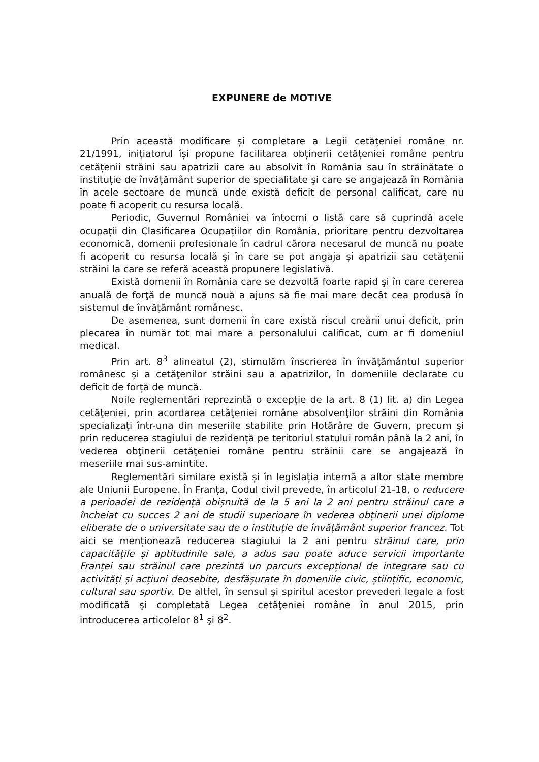EXPUNERE de MOTIVE
Prin această modificare și completare a Legii cetățeniei române nr. 21/1991, inițiatorul își propune facilitarea obținerii cetățeniei române pentru cetățenii străini sau apatrizii care au absolvit în România sau în străinătate o instituție de învățământ superior de specialitate şi care se angajează în România în acele sectoare de muncă unde există deficit de personal calificat, care nu poate fi acoperit cu resursa locală.
Periodic, Guvernul României va întocmi o listă care să cuprindă acele ocupații din Clasificarea Ocupațiilor din România, prioritare pentru dezvoltarea economică, domenii profesionale în cadrul cărora necesarul de muncă nu poate fi acoperit cu resursa locală şi în care se pot angaja și apatrizii sau cetăţenii străini la care se referă această propunere legislativă.
Există domenii în România care se dezvoltă foarte rapid şi în care cererea anuală de forţă de muncă nouă a ajuns să fie mai mare decât cea produsă în sistemul de învăţământ românesc.
De asemenea, sunt domenii în care există riscul creării unui deficit, prin plecarea în număr tot mai mare a personalului calificat, cum ar fi domeniul medical.
Prin art. 8<sup>3</sup> alineatul (2), stimulăm înscrierea în învăţământul superior românesc și a cetăţenilor străini sau a apatrizilor, în domeniile declarate cu deficit de forță de muncă.
Noile reglementări reprezintă o excepție de la art. 8 (1) lit. a) din Legea cetăţeniei, prin acordarea cetăţeniei române absolvenţilor străini din România specializaţi într-una din meseriile stabilite prin Hotărâre de Guvern, precum şi prin reducerea stagiului de rezidență pe teritoriul statului român până la 2 ani, în vederea obţinerii cetăţeniei române pentru străinii care se angajează în meseriile mai sus-amintite.
Reglementări similare există și în legislația internă a altor state membre ale Uniunii Europene. În Franța, Codul civil prevede, în articolul 21-18, o reducere a perioadei de rezidență obișnuită de la 5 ani la 2 ani pentru străinul care a încheiat cu succes 2 ani de studii superioare în vederea obținerii unei diplome eliberate de o universitate sau de o instituție de învățământ superior francez. Tot aici se menționează reducerea stagiului la 2 ani pentru străinul care, prin capacitățile și aptitudinile sale, a adus sau poate aduce servicii importante Franței sau străinul care prezintă un parcurs excepțional de integrare sau cu activități și acțiuni deosebite, desfășurate în domeniile civic, științific, economic, cultural sau sportiv. De altfel, în sensul şi spiritul acestor prevederi legale a fost modificată şi completată Legea cetăţeniei române în anul 2015, prin introducerea articolelor 8<sup>1</sup> şi 8<sup>2</sup>.